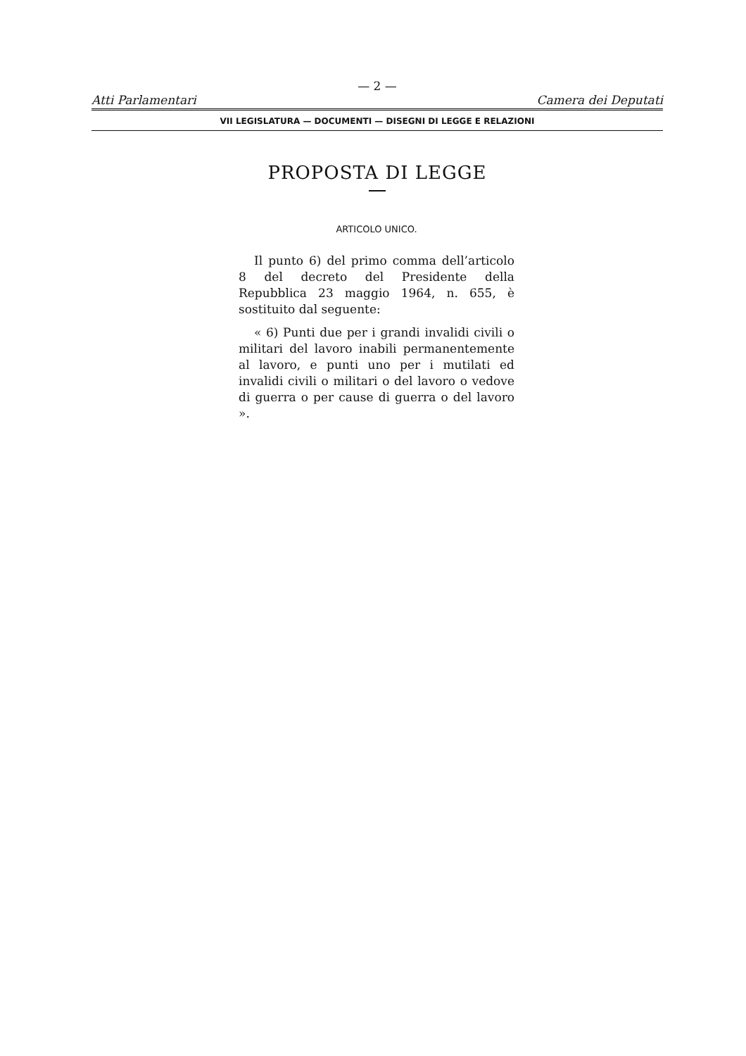— 2 —
Atti Parlamentari Camera dei Deputati
VII LEGISLATURA — DOCUMENTI — DISEGNI DI LEGGE E RELAZIONI
PROPOSTA DI LEGGE
ARTICOLO UNICO.
Il punto 6) del primo comma dell’articolo 8 del decreto del Presidente della Repubblica 23 maggio 1964, n. 655, è sostituito dal seguente:
« 6) Punti due per i grandi invalidi civili o militari del lavoro inabili permanentemente al lavoro, e punti uno per i mutilati ed invalidi civili o militari o del lavoro o vedove di guerra o per cause di guerra o del lavoro ».